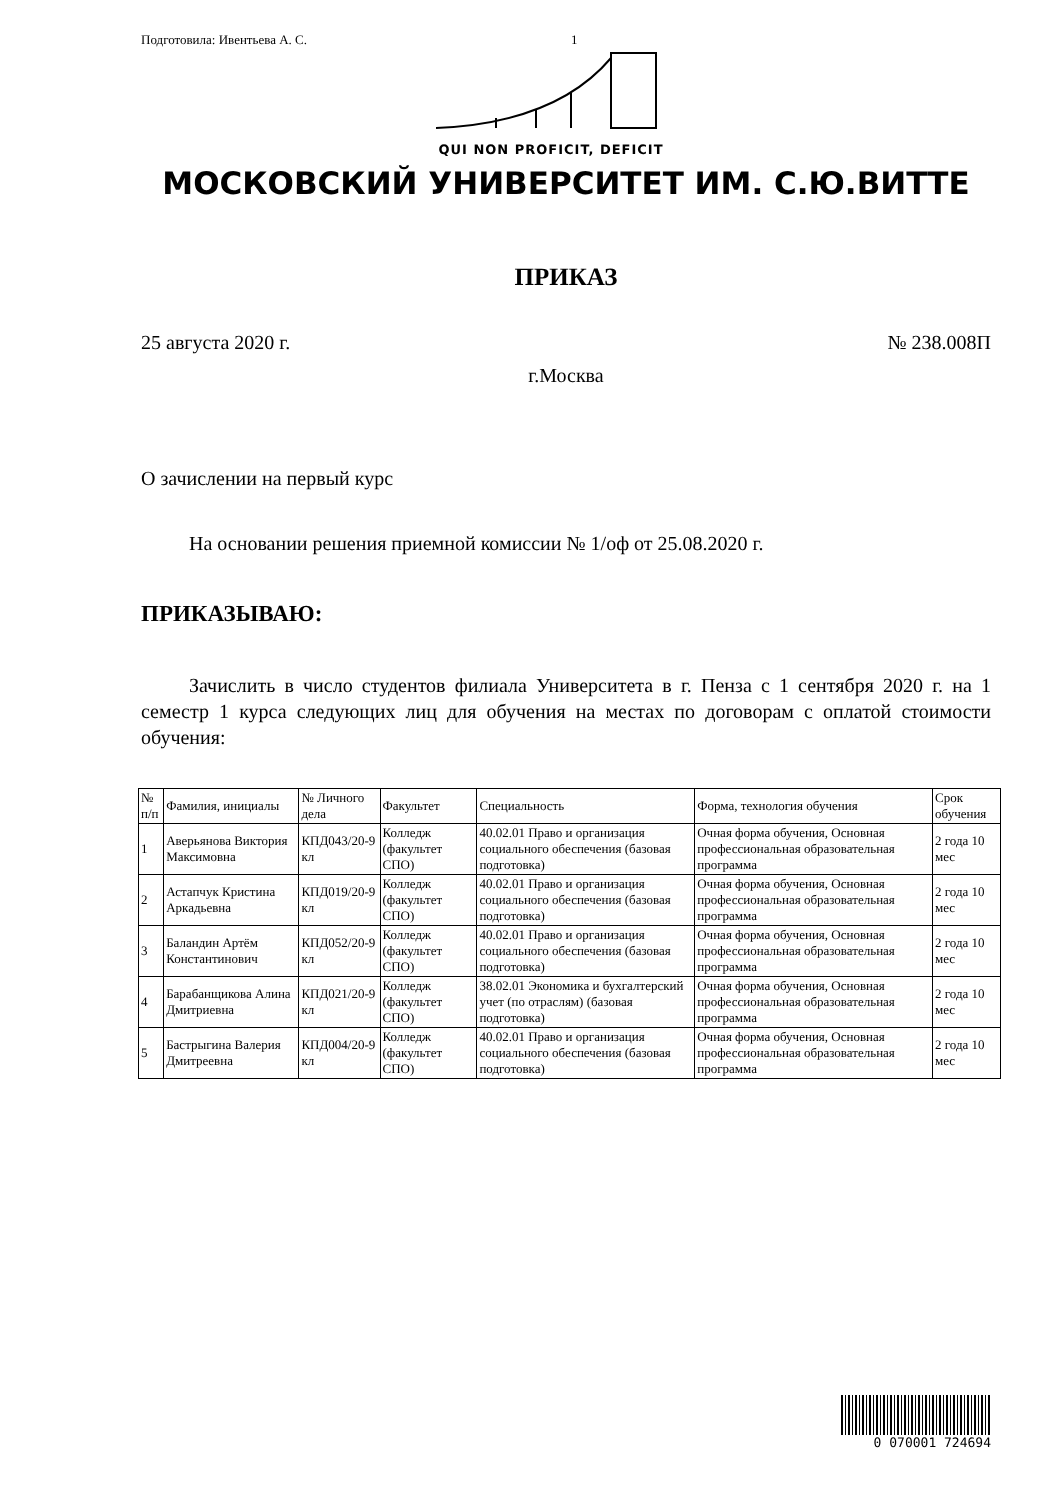Подготовила: Ивентьева А. С. 1
QUI NON PROFICIT, DEFICIT
МОСКОВСКИЙ УНИВЕРСИТЕТ ИМ. С.Ю.ВИТТЕ
ПРИКАЗ
25 августа 2020 г. № 238.008П
г.Москва
О зачислении на первый курс
На основании решения приемной комиссии № 1/оф от 25.08.2020 г.
ПРИКАЗЫВАЮ:
Зачислить в число студентов филиала Университета в г. Пенза с 1 сентября 2020 г. на 1 семестр 1 курса следующих лиц для обучения на местах по договорам с оплатой стоимости обучения:
| № п/п | Фамилия, инициалы | № Личного дела | Факультет | Специальность | Форма, технология обучения | Срок обучения |
| 1 | Аверьянова Виктория Максимовна | КПД043/20-9 кл | Колледж (факультет СПО) | 40.02.01 Право и организация социального обеспечения (базовая подготовка) | Очная форма обучения, Основная профессиональная образовательная программа | 2 года 10 мес |
| 2 | Астапчук Кристина Аркадьевна | КПД019/20-9 кл | Колледж (факультет СПО) | 40.02.01 Право и организация социального обеспечения (базовая подготовка) | Очная форма обучения, Основная профессиональная образовательная программа | 2 года 10 мес |
| 3 | Баландин Артём Константинович | КПД052/20-9 кл | Колледж (факультет СПО) | 40.02.01 Право и организация социального обеспечения (базовая подготовка) | Очная форма обучения, Основная профессиональная образовательная программа | 2 года 10 мес |
| 4 | Барабанщикова Алина Дмитриевна | КПД021/20-9 кл | Колледж (факультет СПО) | 38.02.01 Экономика и бухгалтерский учет (по отраслям) (базовая подготовка) | Очная форма обучения, Основная профессиональная образовательная программа | 2 года 10 мес |
| 5 | Бастрыгина Валерия Дмитреевна | КПД004/20-9 кл | Колледж (факультет СПО) | 40.02.01 Право и организация социального обеспечения (базовая подготовка) | Очная форма обучения, Основная профессиональная образовательная программа | 2 года 10 мес |
0 070001 724694